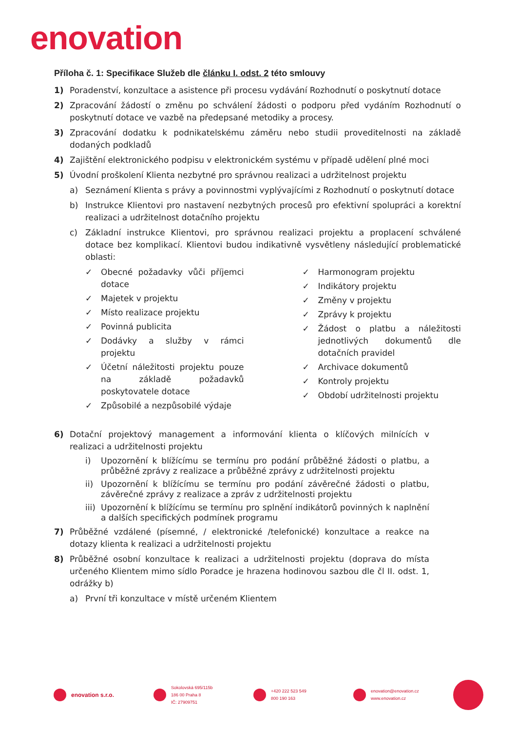enovation
Příloha č. 1: Specifikace Služeb dle článku I. odst. 2 této smlouvy
1) Poradenství, konzultace a asistence při procesu vydávání Rozhodnutí o poskytnutí dotace
2) Zpracování žádostí o změnu po schválení žádosti o podporu před vydáním Rozhodnutí o poskytnutí dotace ve vazbě na předepsané metodiky a procesy.
3) Zpracování dodatku k podnikatelskému záměru nebo studii proveditelnosti na základě dodaných podkladů
4) Zajištění elektronického podpisu v elektronickém systému v případě udělení plné moci
5) Úvodní proškolení Klienta nezbytné pro správnou realizaci a udržitelnost projektu
a) Seznámení Klienta s právy a povinnostmi vyplývajícími z Rozhodnutí o poskytnutí dotace
b) Instrukce Klientovi pro nastavení nezbytných procesů pro efektivní spolupráci a korektní realizaci a udržitelnost dotačního projektu
c) Základní instrukce Klientovi, pro správnou realizaci projektu a proplacení schválené dotace bez komplikací. Klientovi budou indikativně vysvětleny následující problematické oblasti:
✓ Obecné požadavky vůči příjemci dotace
✓ Majetek v projektu
✓ Místo realizace projektu
✓ Povinná publicita
✓ Dodávky a služby v rámci projektu
✓ Účetní náležitosti projektu pouze na základě požadavků poskytovatele dotace
✓ Způsobilé a nezpůsobilé výdaje
✓ Harmonogram projektu
✓ Indikátory projektu
✓ Změny v projektu
✓ Zprávy k projektu
✓ Žádost o platbu a náležitosti jednotlivých dokumentů dle dotačních pravidel
✓ Archivace dokumentů
✓ Kontroly projektu
✓ Období udržitelnosti projektu
6) Dotační projektový management a informování klienta o klíčových milnících v realizaci a udržitelnosti projektu
i) Upozornění k blížícímu se termínu pro podání průběžné žádosti o platbu, a průběžné zprávy z realizace a průběžné zprávy z udržitelnosti projektu
ii) Upozornění k blížícímu se termínu pro podání závěrečné žádosti o platbu, závěrečné zprávy z realizace a zpráv z udržitelnosti projektu
iii) Upozornění k blížícímu se termínu pro splnění indikátorů povinných k naplnění a dalších specifických podmínek programu
7) Průběžné vzdálené (písemné, / elektronické /telefonické) konzultace a reakce na dotazy klienta k realizaci a udržitelnosti projektu
8) Průběžné osobní konzultace k realizaci a udržitelnosti projektu (doprava do místa určeného Klientem mimo sídlo Poradce je hrazena hodinovou sazbou dle čl II. odst. 1, odrážky b)
a) První tři konzultace v místě určeném Klientem
enovation s.r.o.
Sokolovská 695/115b
186 00 Praha 8
IČ: 27909751
+420 222 523 549
800 190 163
enovation@enovation.cz
www.enovation.cz